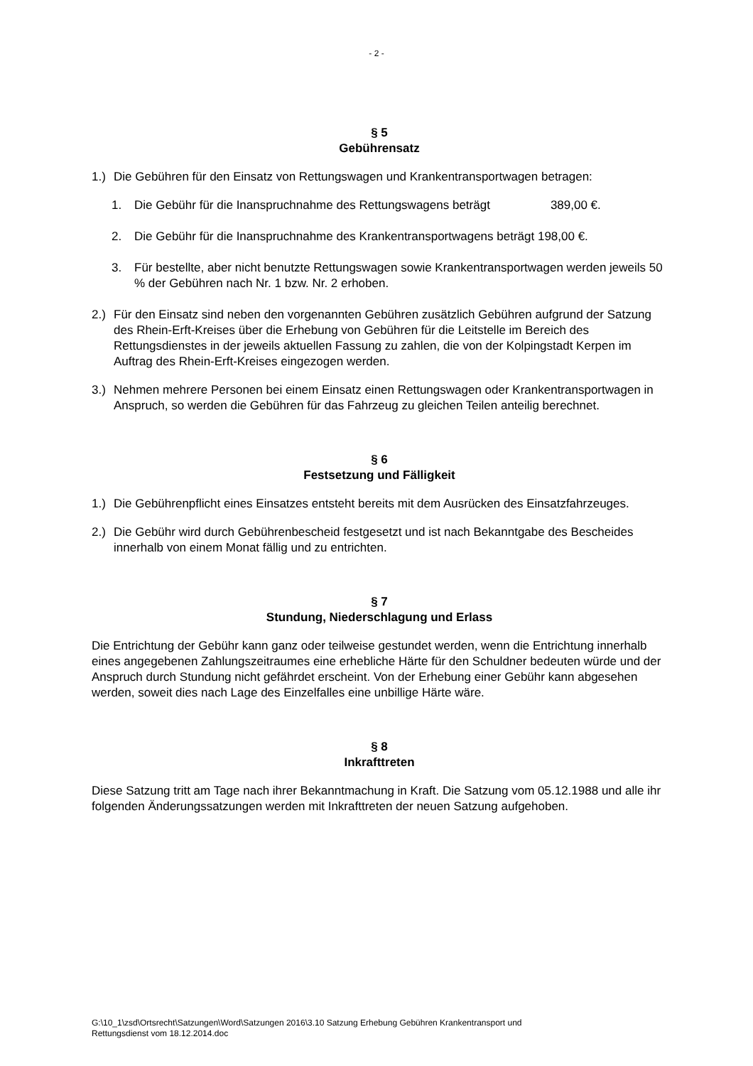- 2 -
§ 5
Gebührensatz
1.) Die Gebühren für den Einsatz von Rettungswagen und Krankentransportwagen betragen:
1. Die Gebühr für die Inanspruchnahme des Rettungswagens beträgt 389,00 €.
2. Die Gebühr für die Inanspruchnahme des Krankentransportwagens beträgt 198,00 €.
3. Für bestellte, aber nicht benutzte Rettungswagen sowie Krankentransportwagen werden jeweils 50 % der Gebühren nach Nr. 1 bzw. Nr. 2 erhoben.
2.) Für den Einsatz sind neben den vorgenannten Gebühren zusätzlich Gebühren aufgrund der Satzung des Rhein-Erft-Kreises über die Erhebung von Gebühren für die Leitstelle im Bereich des Rettungsdienstes in der jeweils aktuellen Fassung zu zahlen, die von der Kolpingstadt Kerpen im Auftrag des Rhein-Erft-Kreises eingezogen werden.
3.) Nehmen mehrere Personen bei einem Einsatz einen Rettungswagen oder Krankentransportwagen in Anspruch, so werden die Gebühren für das Fahrzeug zu gleichen Teilen anteilig berechnet.
§ 6
Festsetzung und Fälligkeit
1.) Die Gebührenpflicht eines Einsatzes entsteht bereits mit dem Ausrücken des Einsatzfahrzeuges.
2.) Die Gebühr wird durch Gebührenbescheid festgesetzt und ist nach Bekanntgabe des Bescheides innerhalb von einem Monat fällig und zu entrichten.
§ 7
Stundung, Niederschlagung und Erlass
Die Entrichtung der Gebühr kann ganz oder teilweise gestundet werden, wenn die Entrichtung innerhalb eines angegebenen Zahlungszeitraumes eine erhebliche Härte für den Schuldner bedeuten würde und der Anspruch durch Stundung nicht gefährdet erscheint. Von der Erhebung einer Gebühr kann abgesehen werden, soweit dies nach Lage des Einzelfalles eine unbillige Härte wäre.
§ 8
Inkrafttreten
Diese Satzung tritt am Tage nach ihrer Bekanntmachung in Kraft. Die Satzung vom 05.12.1988 und alle ihr folgenden Änderungssatzungen werden mit Inkrafttreten der neuen Satzung aufgehoben.
G:\10_1\zsd\Ortsrecht\Satzungen\Word\Satzungen 2016\3.10 Satzung Erhebung Gebühren Krankentransport und
Rettungsdienst vom 18.12.2014.doc